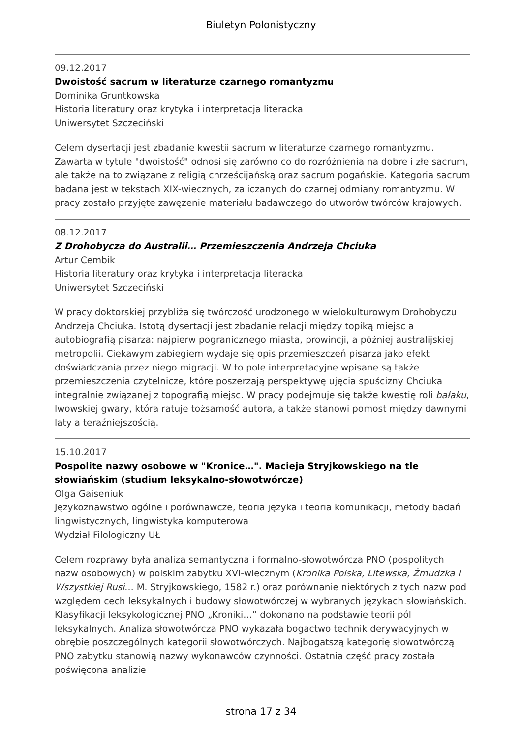Biuletyn Polonistyczny
09.12.2017
Dwoistość sacrum w literaturze czarnego romantyzmu
Dominika Gruntkowska
Historia literatury oraz krytyka i interpretacja literacka
Uniwersytet Szczeciński
Celem dysertacji jest zbadanie kwestii sacrum w literaturze czarnego romantyzmu. Zawarta w tytule "dwoistość" odnosi się zarówno co do rozróżnienia na dobre i złe sacrum, ale także na to związane z religią chrześcijańską oraz sacrum pogańskie. Kategoria sacrum badana jest w tekstach XIX-wiecznych, zaliczanych do czarnej odmiany romantyzmu. W pracy zostało przyjęte zawężenie materiału badawczego do utworów twórców krajowych.
08.12.2017
Z Drohobycza do Australii… Przemieszczenia Andrzeja Chciuka
Artur Cembik
Historia literatury oraz krytyka i interpretacja literacka
Uniwersytet Szczeciński
W pracy doktorskiej przybliża się twórczość urodzonego w wielokulturowym Drohobyczu Andrzeja Chciuka. Istotą dysertacji jest zbadanie relacji między topiką miejsc a autobiografią pisarza: najpierw pogranicznego miasta, prowincji, a później australijskiej metropolii. Ciekawym zabiegiem wydaje się opis przemieszczeń pisarza jako efekt doświadczania przez niego migracji. W to pole interpretacyjne wpisane są także przemieszczenia czytelnicze, które poszerzają perspektywę ujęcia spuścizny Chciuka integralnie związanej z topografią miejsc. W pracy podejmuje się także kwestię roli bałaku, lwowskiej gwary, która ratuje tożsamość autora, a także stanowi pomost między dawnymi laty a teraźniejszością.
15.10.2017
Pospolite nazwy osobowe w "Kronice…". Macieja Stryjkowskiego na tle słowiańskim (studium leksykalno-słowotwórcze)
Olga Gaiseniuk
Językoznawstwo ogólne i porównawcze, teoria języka i teoria komunikacji, metody badań lingwistycznych, lingwistyka komputerowa
Wydział Filologiczny UŁ
Celem rozprawy była analiza semantyczna i formalno-słowotwórcza PNO (pospolitych nazw osobowych) w polskim zabytku XVI-wiecznym (Kronika Polska, Litewska, Żmudzka i Wszystkiej Rusi… M. Stryjkowskiego, 1582 r.) oraz porównanie niektórych z tych nazw pod względem cech leksykalnych i budowy słowotwórczej w wybranych językach słowiańskich. Klasyfikacji leksykologicznej PNO „Kroniki…” dokonano na podstawie teorii pól leksykalnych. Analiza słowotwórcza PNO wykazała bogactwo technik derywacyjnych w obrębie poszczególnych kategorii słowotwórczych. Najbogatszą kategorię słowotwórczą PNO zabytku stanowią nazwy wykonawców czynności. Ostatnia część pracy została poświęcona analizie
strona 17 z 34